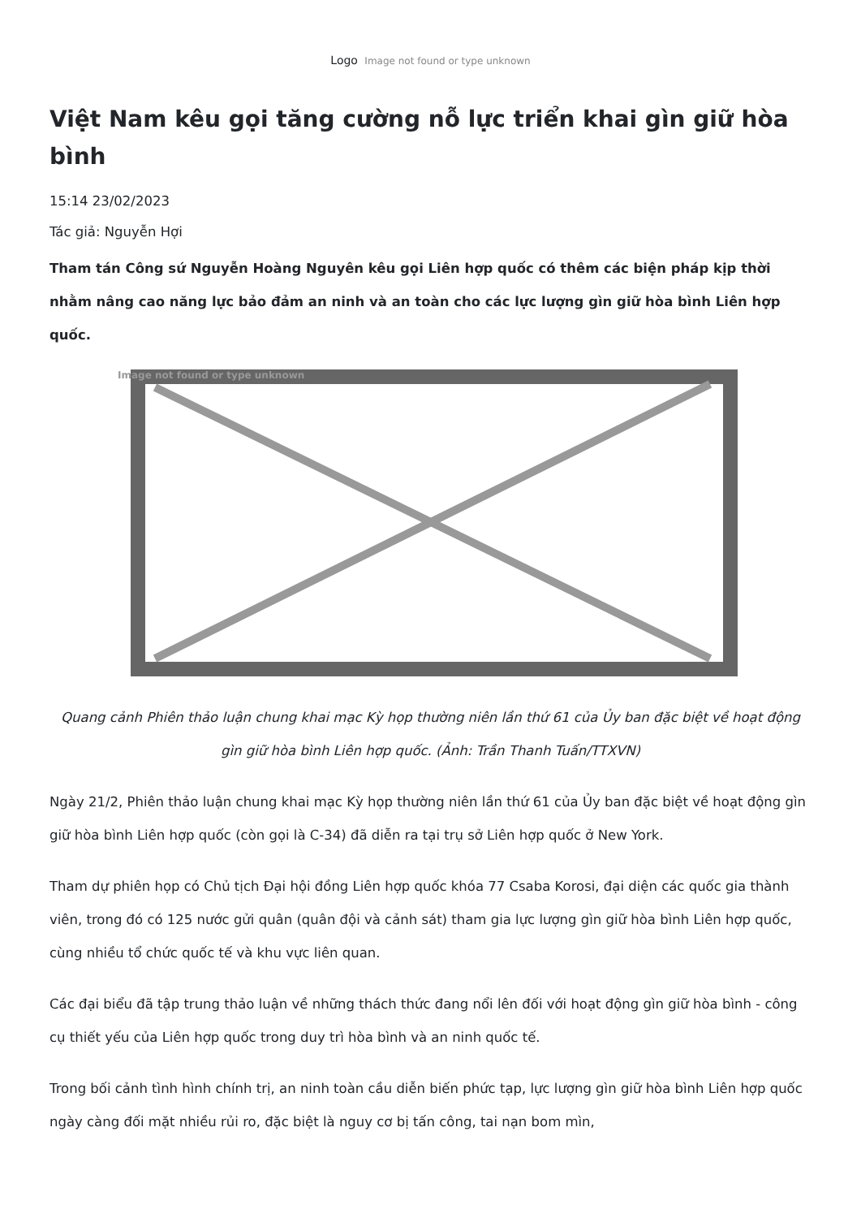Logo Image not found or type unknown
Việt Nam kêu gọi tăng cường nỗ lực triển khai gìn giữ hòa bình
15:14 23/02/2023
Tác giả: Nguyễn Hợi
Tham tán Công sứ Nguyễn Hoàng Nguyên kêu gọi Liên hợp quốc có thêm các biện pháp kịp thời nhằm nâng cao năng lực bảo đảm an ninh và an toàn cho các lực lượng gìn giữ hòa bình Liên hợp quốc.
Image not found or type unknown
Quang cảnh Phiên thảo luận chung khai mạc Kỳ họp thường niên lần thứ 61 của Ủy ban đặc biệt về hoạt động gìn giữ hòa bình Liên hợp quốc. (Ảnh: Trần Thanh Tuấn/TTXVN)
Ngày 21/2, Phiên thảo luận chung khai mạc Kỳ họp thường niên lần thứ 61 của Ủy ban đặc biệt về hoạt động gìn giữ hòa bình Liên hợp quốc (còn gọi là C-34) đã diễn ra tại trụ sở Liên hợp quốc ở New York.
Tham dự phiên họp có Chủ tịch Đại hội đồng Liên hợp quốc khóa 77 Csaba Korosi, đại diện các quốc gia thành viên, trong đó có 125 nước gửi quân (quân đội và cảnh sát) tham gia lực lượng gìn giữ hòa bình Liên hợp quốc, cùng nhiều tổ chức quốc tế và khu vực liên quan.
Các đại biểu đã tập trung thảo luận về những thách thức đang nổi lên đối với hoạt động gìn giữ hòa bình - công cụ thiết yếu của Liên hợp quốc trong duy trì hòa bình và an ninh quốc tế.
Trong bối cảnh tình hình chính trị, an ninh toàn cầu diễn biến phức tạp, lực lượng gìn giữ hòa bình Liên hợp quốc ngày càng đối mặt nhiều rủi ro, đặc biệt là nguy cơ bị tấn công, tai nạn bom mìn,